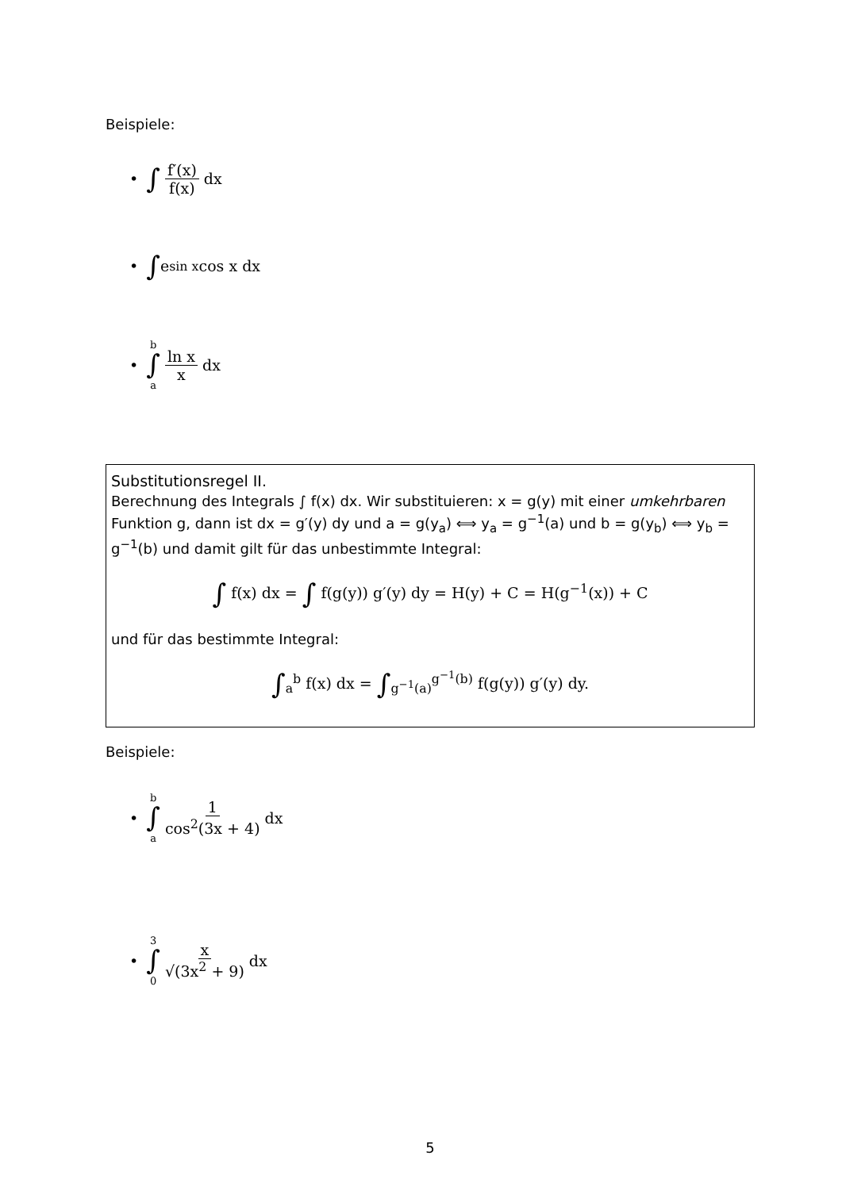Beispiele:
• ∫ f′(x) f(x) dx
• ∫ e<sup>sin x</sup> cos x dx
• b ∫ a ln x x dx
Substitutionsregel II.
Berechnung des Integrals ∫ f(x) dx. Wir substituieren: x = g(y) mit einer umkehrbaren Funktion g, dann ist dx = g′(y) dy und a = g(y<sub>a</sub>) ⟺ y<sub>a</sub> = g<sup>−1</sup>(a) und b = g(y<sub>b</sub>) ⟺ y<sub>b</sub> = g<sup>−1</sup>(b) und damit gilt für das unbestimmte Integral:
∫ f(x) dx = ∫ f(g(y)) g′(y) dy = H(y) + C = H(g<sup>−1</sup>(x)) + C
und für das bestimmte Integral:
∫<sub>a</sub><sup>b</sup> f(x) dx = ∫<sub>g<sup>−1</sup>(a)</sub><sup>g<sup>−1</sup>(b)</sup> f(g(y)) g′(y) dy.
Beispiele:
• b ∫ a 1 cos<sup>2</sup>(3x + 4) dx
• 3 ∫ 0 x √(3x<sup>2</sup> + 9) dx
5